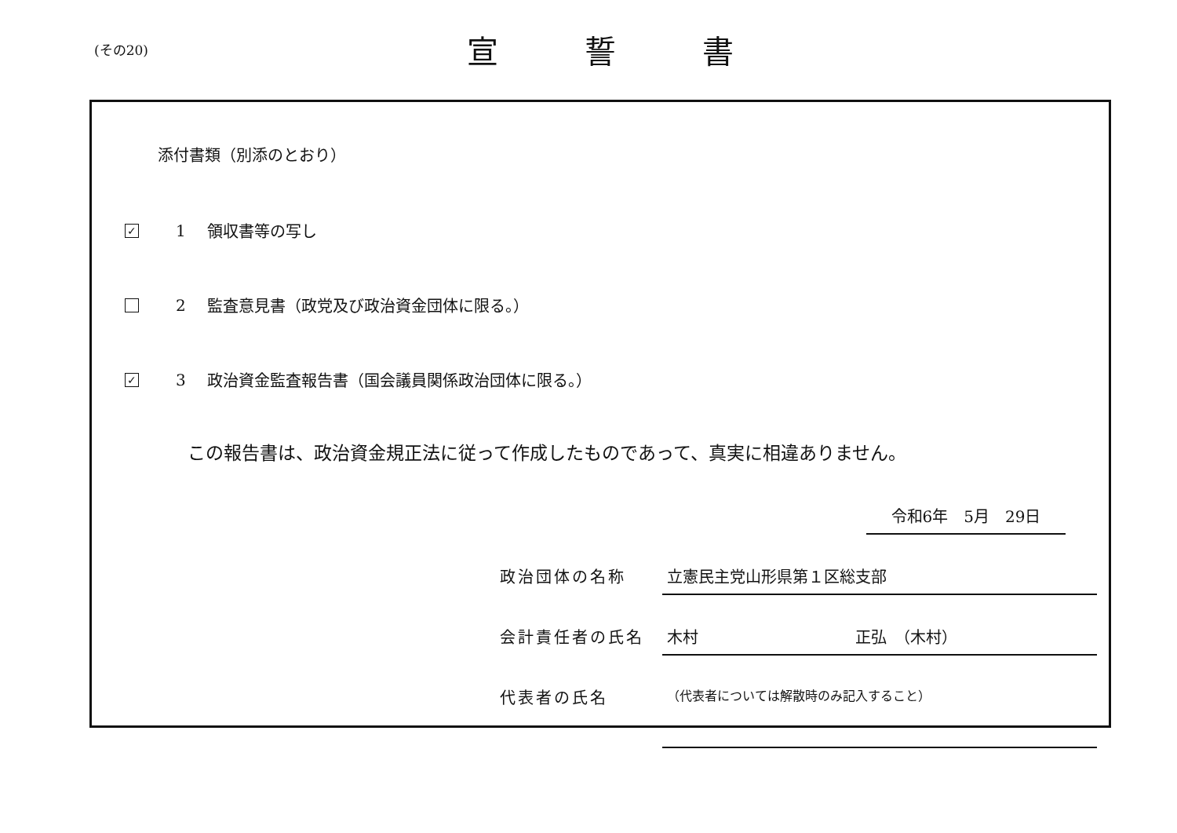(その20)
宣誓書
添付書類（別添のとおり）
✓
1
領収書等の写し
2
監査意見書（政党及び政治資金団体に限る。）
✓
3
政治資金監査報告書（国会議員関係政治団体に限る。）
この報告書は、政治資金規正法に従って作成したものであって、真実に相違ありません。
令和6年　5月　29日
政治団体の名称 立憲民主党山形県第１区総支部
会計責任者の氏名 木村　　　　　　　　　　正弘　（木村）
代表者の氏名
（代表者については解散時のみ記入すること）